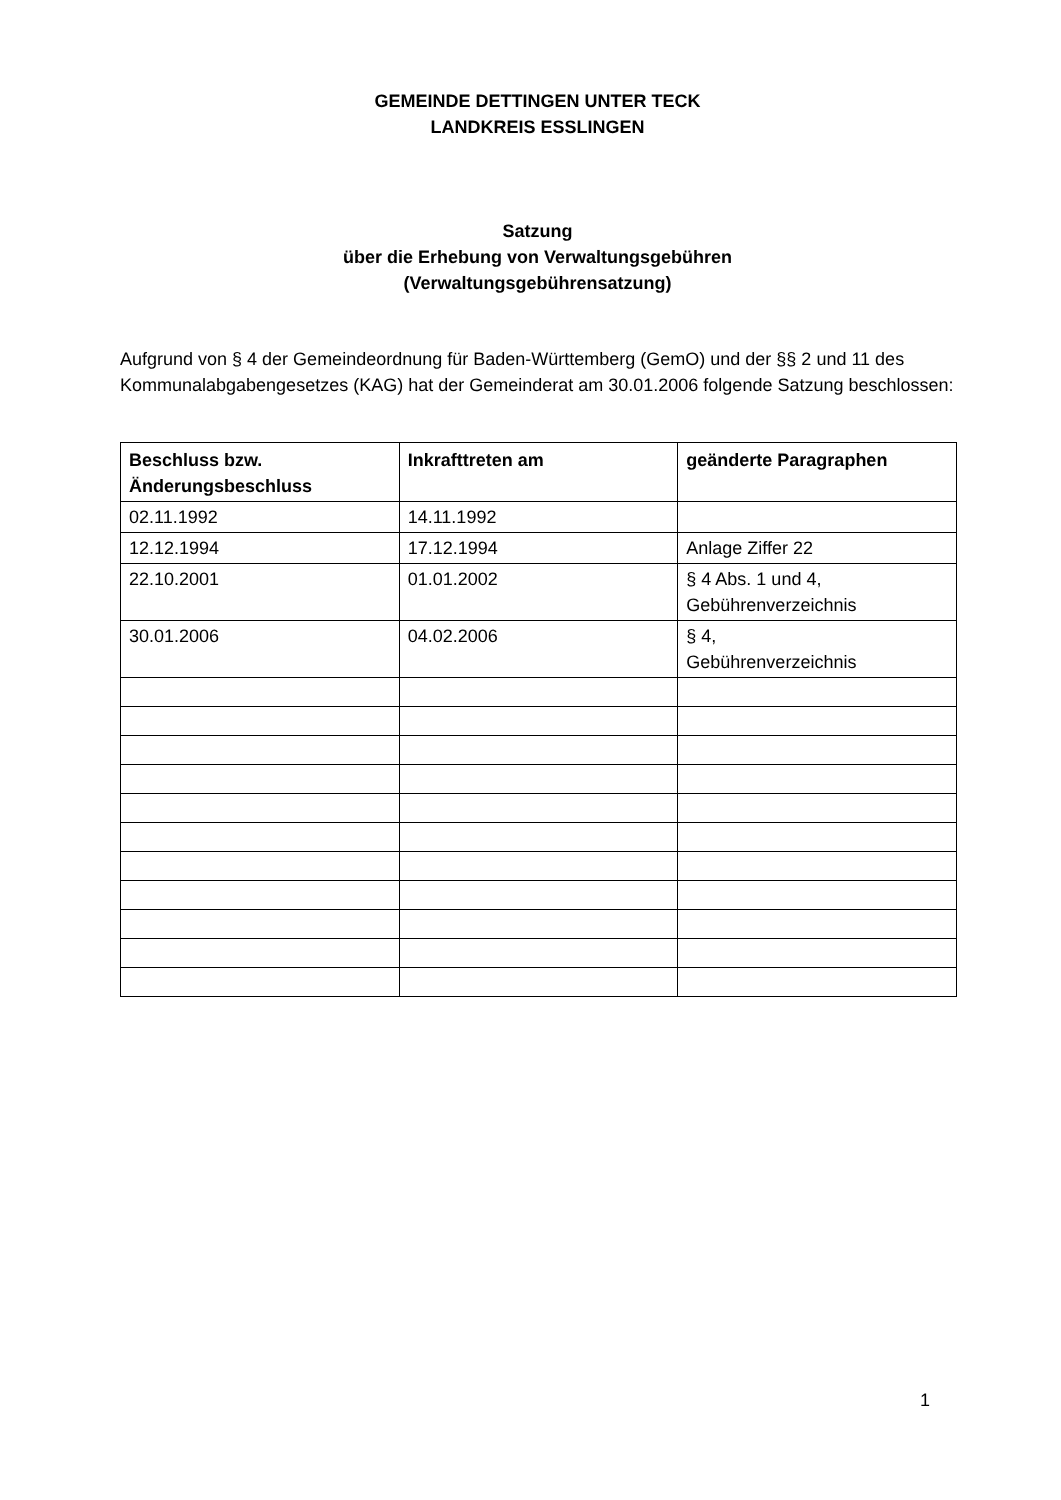GEMEINDE DETTINGEN UNTER TECK
LANDKREIS ESSLINGEN
Satzung
über die Erhebung von Verwaltungsgebühren
(Verwaltungsgebührensatzung)
Aufgrund von § 4 der Gemeindeordnung für Baden-Württemberg (GemO) und der §§ 2 und 11 des Kommunalabgabengesetzes (KAG) hat der Gemeinderat am 30.01.2006 folgende Satzung beschlossen:
| Beschluss bzw. Änderungsbeschluss | Inkrafttreten am | geänderte Paragraphen |
| --- | --- | --- |
| 02.11.1992 | 14.11.1992 | |
| 12.12.1994 | 17.12.1994 | Anlage Ziffer 22 |
| 22.10.2001 | 01.01.2002 | § 4 Abs. 1 und 4, Gebührenverzeichnis |
| 30.01.2006 | 04.02.2006 | § 4, Gebührenverzeichnis |
1